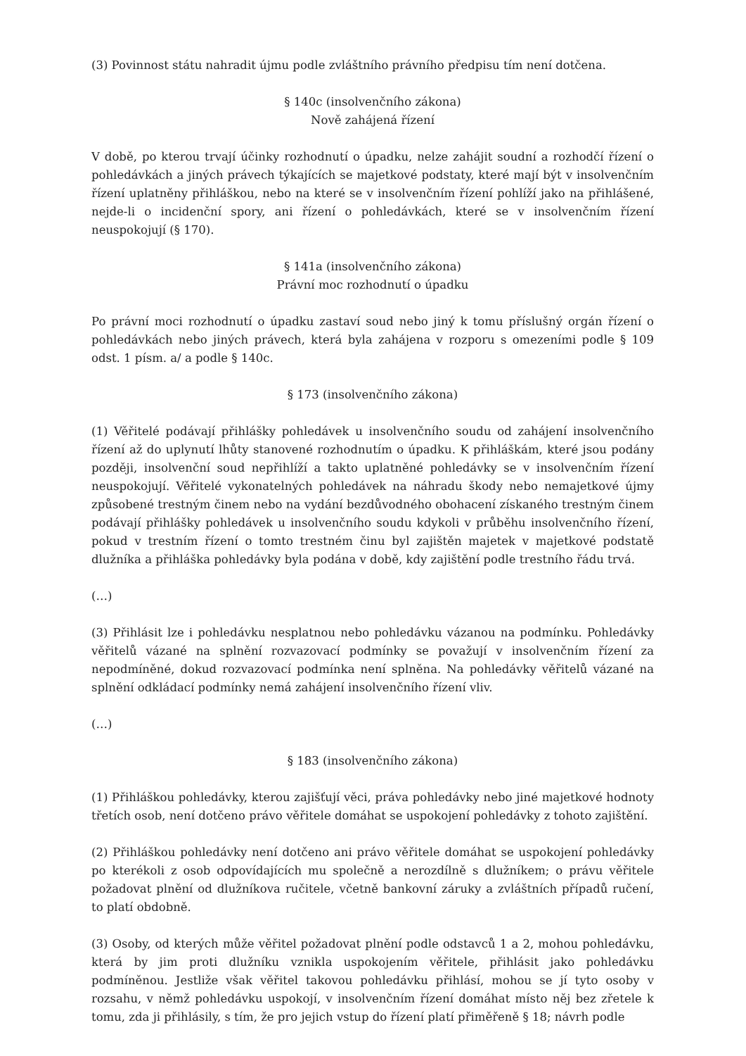(3) Povinnost státu nahradit újmu podle zvláštního právního předpisu tím není dotčena.
§ 140c (insolvenčního zákona)
Nově zahájená řízení
V době, po kterou trvají účinky rozhodnutí o úpadku, nelze zahájit soudní a rozhodčí řízení o pohledávkách a jiných právech týkajících se majetkové podstaty, které mají být v insolvenčním řízení uplatněny přihláškou, nebo na které se v insolvenčním řízení pohlíží jako na přihlášené, nejde-li o incidenční spory, ani řízení o pohledávkách, které se v insolvenčním řízení neuspokojují (§ 170).
§ 141a (insolvenčního zákona)
Právní moc rozhodnutí o úpadku
Po právní moci rozhodnutí o úpadku zastaví soud nebo jiný k tomu příslušný orgán řízení o pohledávkách nebo jiných právech, která byla zahájena v rozporu s omezeními podle § 109 odst. 1 písm. a/ a podle § 140c.
§ 173 (insolvenčního zákona)
(1) Věřitelé podávají přihlášky pohledávek u insolvenčního soudu od zahájení insolvenčního řízení až do uplynutí lhůty stanovené rozhodnutím o úpadku. K přihláškám, které jsou podány později, insolvenční soud nepřihlíží a takto uplatněné pohledávky se v insolvenčním řízení neuspokojují. Věřitelé vykonatelných pohledávek na náhradu škody nebo nemajetkové újmy způsobené trestným činem nebo na vydání bezdůvodného obohacení získaného trestným činem podávají přihlášky pohledávek u insolvenčního soudu kdykoli v průběhu insolvenčního řízení, pokud v trestním řízení o tomto trestném činu byl zajištěn majetek v majetkové podstatě dlužníka a přihláška pohledávky byla podána v době, kdy zajištění podle trestního řádu trvá.
(…)
(3) Přihlásit lze i pohledávku nesplatnou nebo pohledávku vázanou na podmínku. Pohledávky věřitelů vázané na splnění rozvazovací podmínky se považují v insolvenčním řízení za nepodmíněné, dokud rozvazovací podmínka není splněna. Na pohledávky věřitelů vázané na splnění odkládací podmínky nemá zahájení insolvenčního řízení vliv.
(…)
§ 183 (insolvenčního zákona)
(1) Přihláškou pohledávky, kterou zajišťují věci, práva pohledávky nebo jiné majetkové hodnoty třetích osob, není dotčeno právo věřitele domáhat se uspokojení pohledávky z tohoto zajištění.
(2) Přihláškou pohledávky není dotčeno ani právo věřitele domáhat se uspokojení pohledávky po kterékoli z osob odpovídajících mu společně a nerozdílně s dlužníkem; o právu věřitele požadovat plnění od dlužníkova ručitele, včetně bankovní záruky a zvláštních případů ručení, to platí obdobně.
(3) Osoby, od kterých může věřitel požadovat plnění podle odstavců 1 a 2, mohou pohledávku, která by jim proti dlužníku vznikla uspokojením věřitele, přihlásit jako pohledávku podmíněnou. Jestliže však věřitel takovou pohledávku přihlásí, mohou se jí tyto osoby v rozsahu, v němž pohledávku uspokojí, v insolvenčním řízení domáhat místo něj bez zřetele k tomu, zda ji přihlásily, s tím, že pro jejich vstup do řízení platí přiměřeně § 18; návrh podle